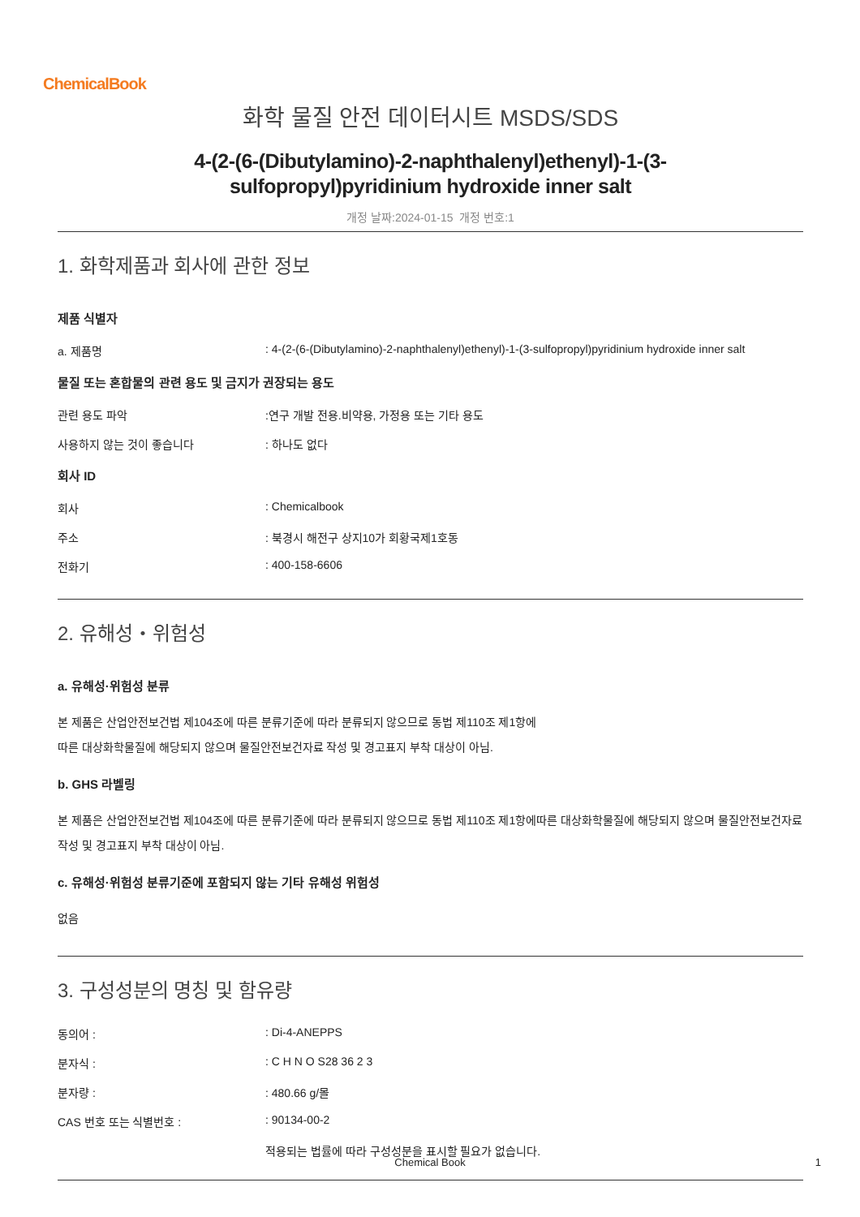ChemicalBook
화학 물질 안전 데이터시트 MSDS/SDS
4-(2-(6-(Dibutylamino)-2-naphthalenyl)ethenyl)-1-(3-
sulfopropyl)pyridinium hydroxide inner salt
개정 날짜:2024-01-15 개정 번호:1
1. 화학제품과 회사에 관한 정보
제품 식별자
a. 제품명 : 4-(2-(6-(Dibutylamino)-2-naphthalenyl)ethenyl)-1-(3-sulfopropyl)pyridinium hydroxide inner salt
물질 또는 혼합물의 관련 용도 및 금지가 권장되는 용도
관련 용도 파악 :연구 개발 전용.비약용, 가정용 또는 기타 용도
사용하지 않는 것이 좋습니다 : 하나도 없다
회사 ID
회사 : Chemicalbook
주소 : 북경시 해전구 상지10가 회황국제1호동
전화기 : 400-158-6606
2. 유해성・위험성
a. 유해성·위험성 분류
본 제품은 산업안전보건법 제104조에 따른 분류기준에 따라 분류되지 않으므로 동법 제110조 제1항에
따른 대상화학물질에 해당되지 않으며 물질안전보건자료 작성 및 경고표지 부착 대상이 아님.
b. GHS 라벨링
본 제품은 산업안전보건법 제104조에 따른 분류기준에 따라 분류되지 않으므로 동법 제110조 제1항에따른 대상화학물질에 해당되지 않으며 물질안전보건자료 작성 및 경고표지 부착 대상이 아님.
c. 유해성·위험성 분류기준에 포함되지 않는 기타 유해성 위험성
없음
3. 구성성분의 명칭 및 함유량
동의어 : : Di-4-ANEPPS
분자식 : : C H N O S28 36 2 3
분자량 : : 480.66 g/몰
CAS 번호 또는 식별번호 : : 90134-00-2
적용되는 법률에 따라 구성성분을 표시할 필요가 없습니다.
Chemical Book 1